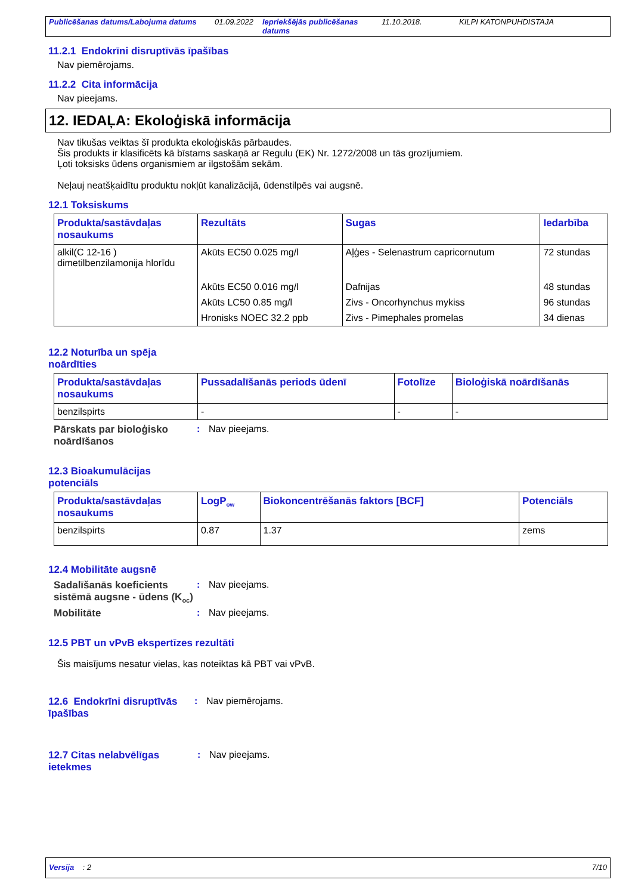Publicēšanas datums/Labojuma datums 01.09.2022 Iepriekšējās publicēšanas datums 11.10.2018. KILPI KATONPUHDISTAJA
11.2.1 Endokrīni disruptīvās īpašības
Nav piemērojams.
11.2.2 Cita informācija
Nav pieejams.
12. IEDAĻA: Ekoloģiskā informācija
Nav tikušas veiktas šī produkta ekoloģiskās pārbaudes.
Šis produkts ir klasificēts kā bīstams saskaņā ar Regulu (EK) Nr. 1272/2008 un tās grozījumiem.
Ļoti toksisks ūdens organismiem ar ilgstošām sekām.
Neļauj neatšķaidītu produktu nokļūt kanalizācijā, ūdenstilpēs vai augsnē.
12.1 Toksiskums
| Produkta/sastāvdaļas nosaukums | Rezultāts | Sugas | Iedarbība |
| --- | --- | --- | --- |
| alkil(C 12-16 ) dimetilbenzilamonija hlorīdu | Akūts EC50 0.025 mg/l | Aļģes - Selenastrum capricornutum | 72 stundas |
| | Akūts EC50 0.016 mg/l | Dafnijas | 48 stundas |
| | Akūts LC50 0.85 mg/l | Zivs - Oncorhynchus mykiss | 96 stundas |
| | Hronisks NOEC 32.2 ppb | Zivs - Pimephales promelas | 34 dienas |
12.2 Noturība un spēja
noārdīties
| Produkta/sastāvdaļas nosaukums | Pussadalīšanās periods ūdenī | Fotolīze | Bioloģiskā noārdīšanās |
| --- | --- | --- | --- |
| benzilspirts | - | - | - |
Pārskats par bioloģisko noārdīšanos: Nav pieejams.
12.3 Bioakumulācijas
potenciāls
| Produkta/sastāvdaļas nosaukums | LogP<sub>ow</sub> | Biokoncentrēšanās faktors [BCF] | Potenciāls |
| --- | --- | --- | --- |
| benzilspirts | 0.87 | 1.37 | zems |
12.4 Mobilitāte augsnē
Sadalīšanās koeficients sistēmā augsne - ūdens (K<sub>oc</sub>): Nav pieejams.
Mobilitāte: Nav pieejams.
12.5 PBT un vPvB ekspertīzes rezultāti
Šis maisījums nesatur vielas, kas noteiktas kā PBT vai vPvB.
12.6 Endokrīni disruptīvās īpašības: Nav piemērojams.
12.7 Citas nelabvēlīgas ietekmes: Nav pieejams.
Versija : 2 7/10